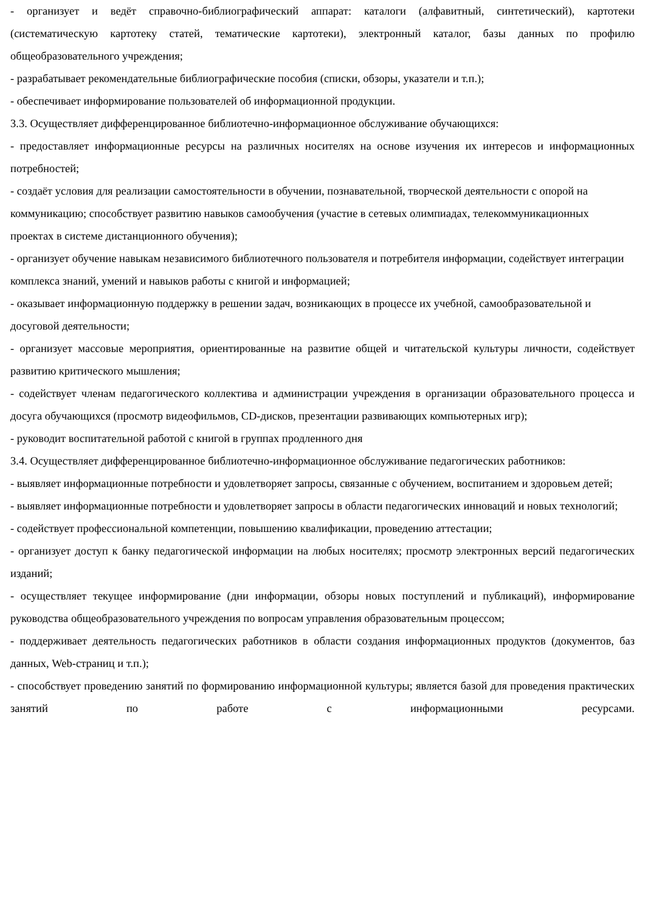- организует и ведёт справочно-библиографический аппарат: каталоги (алфавитный, синтетический), картотеки (систематическую картотеку статей, тематические картотеки), электронный каталог, базы данных по профилю общеобразовательного учреждения;
- разрабатывает рекомендательные библиографические пособия (списки, обзоры, указатели и т.п.);
- обеспечивает информирование пользователей об информационной продукции.
3.3. Осуществляет дифференцированное библиотечно-информационное обслуживание обучающихся:
- предоставляет информационные ресурсы на различных носителях на основе изучения их интересов и информационных потребностей;
- создаёт условия для реализации самостоятельности в обучении, познавательной, творческой деятельности с опорой на коммуникацию; способствует развитию навыков самообучения (участие в сетевых олимпиадах, телекоммуникационных проектах в системе дистанционного обучения);
- организует обучение навыкам независимого библиотечного пользователя и потребителя информации, содействует интеграции комплекса знаний, умений и навыков работы с книгой и информацией;
- оказывает информационную поддержку в решении задач, возникающих в процессе их учебной, самообразовательной и досуговой деятельности;
- организует массовые мероприятия, ориентированные на развитие общей и читательской культуры личности, содействует развитию критического мышления;
- содействует членам педагогического коллектива и администрации учреждения в организации образовательного процесса и досуга обучающихся (просмотр видеофильмов, CD-дисков, презентации развивающих компьютерных игр);
- руководит воспитательной работой с книгой в группах продленного дня
3.4. Осуществляет дифференцированное библиотечно-информационное обслуживание педагогических работников:
- выявляет информационные потребности и удовлетворяет запросы, связанные с обучением, воспитанием и здоровьем детей;
- выявляет информационные потребности и удовлетворяет запросы в области педагогических инноваций и новых технологий;
- содействует профессиональной компетенции, повышению квалификации, проведению аттестации;
- организует доступ к банку педагогической информации на любых носителях; просмотр электронных версий педагогических изданий;
- осуществляет текущее информирование (дни информации, обзоры новых поступлений и публикаций), информирование руководства общеобразовательного учреждения по вопросам управления образовательным процессом;
- поддерживает деятельность педагогических работников в области создания информационных продуктов (документов, баз данных, Web-страниц и т.п.);
- способствует проведению занятий по формированию информационной культуры; является базой для проведения практических занятий по работе с информационными ресурсами.